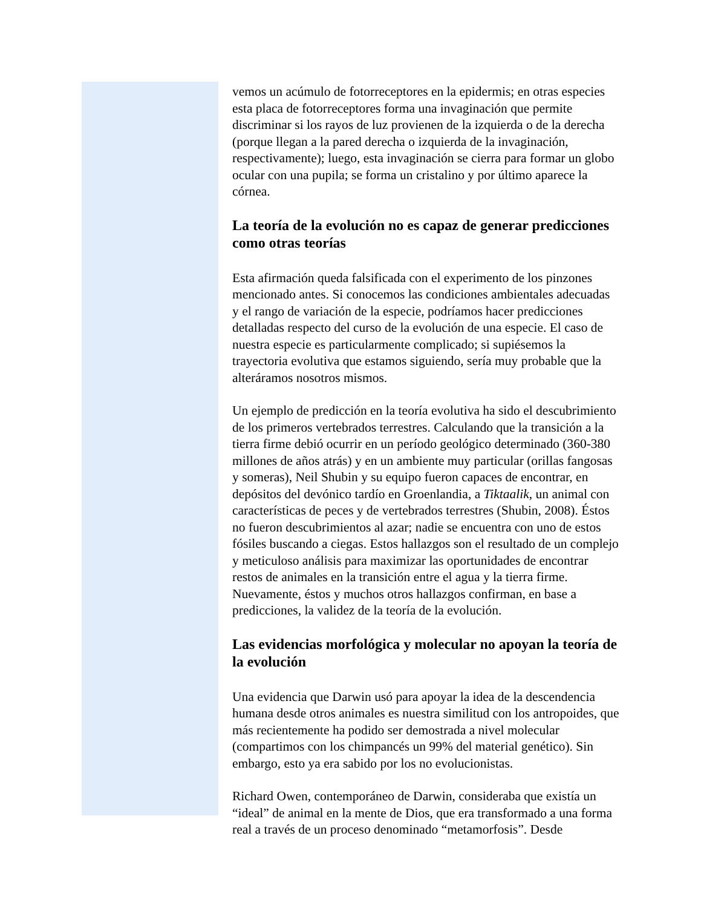vemos un acúmulo de fotorreceptores en la epidermis; en otras especies esta placa de fotorreceptores forma una invaginación que permite discriminar si los rayos de luz provienen de la izquierda o de la derecha (porque llegan a la pared derecha o izquierda de la invaginación, respectivamente); luego, esta invaginación se cierra para formar un globo ocular con una pupila; se forma un cristalino y por último aparece la córnea.
La teoría de la evolución no es capaz de generar predicciones como otras teorías
Esta afirmación queda falsificada con el experimento de los pinzones mencionado antes. Si conocemos las condiciones ambientales adecuadas y el rango de variación de la especie, podríamos hacer predicciones detalladas respecto del curso de la evolución de una especie. El caso de nuestra especie es particularmente complicado; si supiésemos la trayectoria evolutiva que estamos siguiendo, sería muy probable que la alteráramos nosotros mismos.
Un ejemplo de predicción en la teoría evolutiva ha sido el descubrimiento de los primeros vertebrados terrestres. Calculando que la transición a la tierra firme debió ocurrir en un período geológico determinado (360-380 millones de años atrás) y en un ambiente muy particular (orillas fangosas y someras), Neil Shubin y su equipo fueron capaces de encontrar, en depósitos del devónico tardío en Groenlandia, a Tiktaalik, un animal con características de peces y de vertebrados terrestres (Shubin, 2008). Éstos no fueron descubrimientos al azar; nadie se encuentra con uno de estos fósiles buscando a ciegas. Estos hallazgos son el resultado de un complejo y meticuloso análisis para maximizar las oportunidades de encontrar restos de animales en la transición entre el agua y la tierra firme. Nuevamente, éstos y muchos otros hallazgos confirman, en base a predicciones, la validez de la teoría de la evolución.
Las evidencias morfológica y molecular no apoyan la teoría de la evolución
Una evidencia que Darwin usó para apoyar la idea de la descendencia humana desde otros animales es nuestra similitud con los antropoides, que más recientemente ha podido ser demostrada a nivel molecular (compartimos con los chimpancés un 99% del material genético). Sin embargo, esto ya era sabido por los no evolucionistas.
Richard Owen, contemporáneo de Darwin, consideraba que existía un “ideal” de animal en la mente de Dios, que era transformado a una forma real a través de un proceso denominado “metamorfosis”. Desde